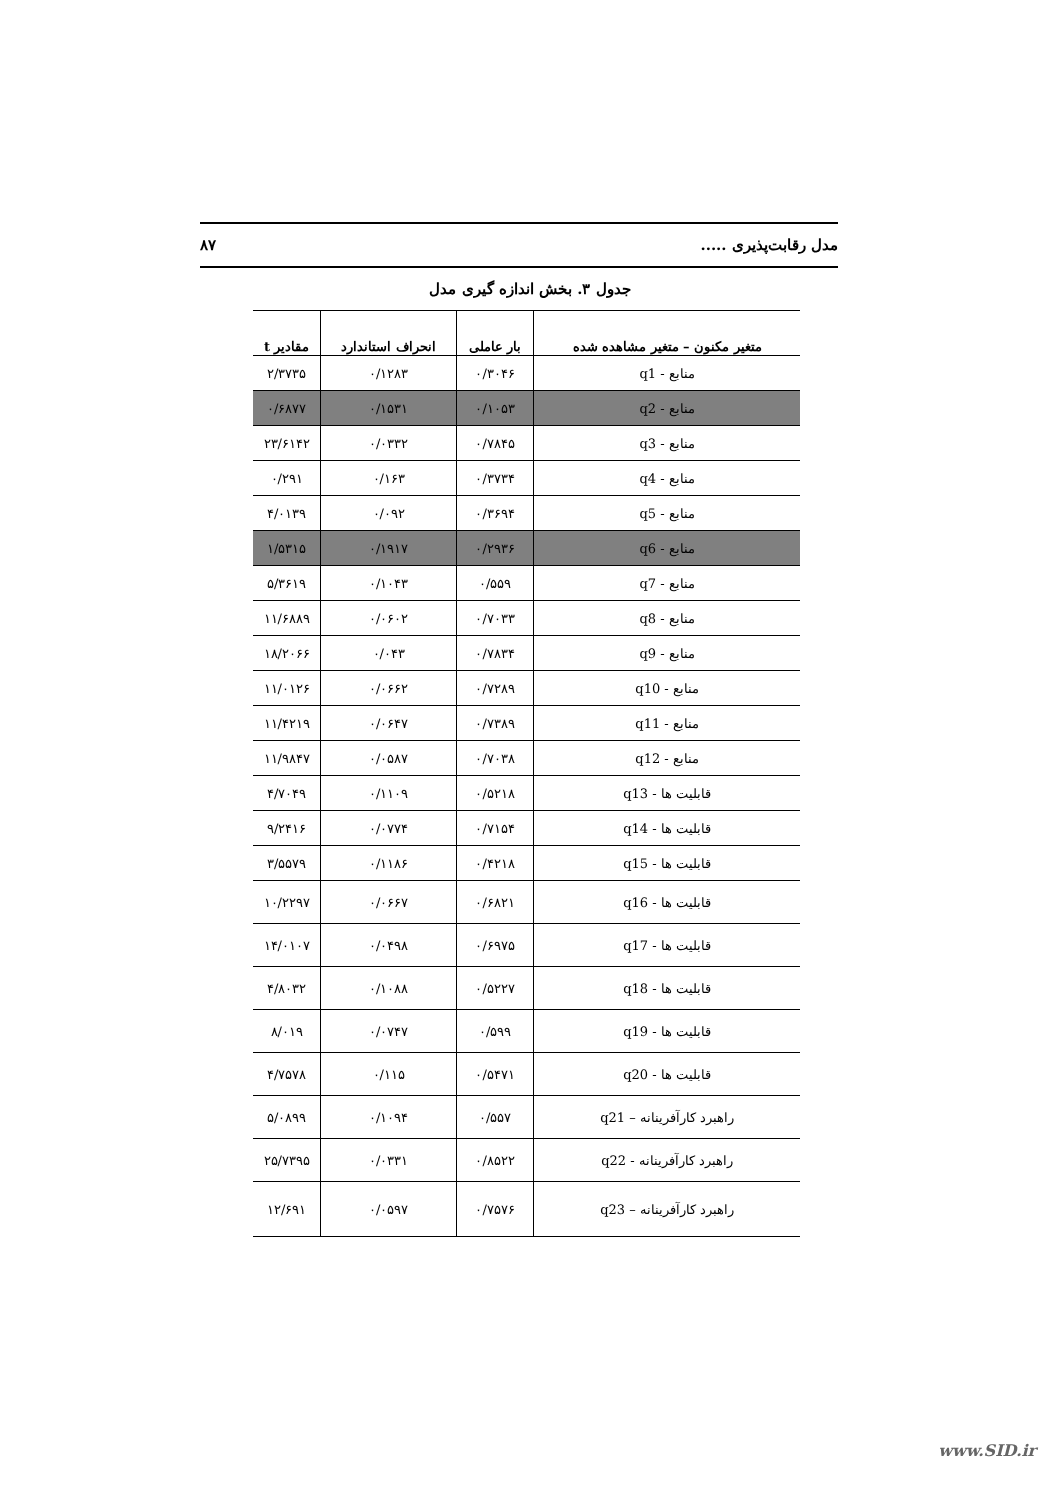مدل رقابت‌پذیری ..... ۸۷
جدول ۳. بخش اندازه گیری مدل
| متغیر مکنون – متغیر مشاهده شده | بار عاملی | انحراف استاندارد | مقادیر t |
| --- | --- | --- | --- |
| منابع - q1 | ۰/۳۰۴۶ | ۰/۱۲۸۳ | ۲/۳۷۳۵ |
| منابع - q2 | ۰/۱۰۵۳ | ۰/۱۵۳۱ | ۰/۶۸۷۷ |
| منابع - q3 | ۰/۷۸۴۵ | ۰/۰۳۳۲ | ۲۳/۶۱۴۲ |
| منابع - q4 | ۰/۳۷۳۴ | ۰/۱۶۳ | ۰/۲۹۱ |
| منابع - q5 | ۰/۳۶۹۴ | ۰/۰۹۲ | ۴/۰۱۳۹ |
| منابع - q6 | ۰/۲۹۳۶ | ۰/۱۹۱۷ | ۱/۵۳۱۵ |
| منابع - q7 | ۰/۵۵۹ | ۰/۱۰۴۳ | ۵/۳۶۱۹ |
| منابع - q8 | ۰/۷۰۳۳ | ۰/۰۶۰۲ | ۱۱/۶۸۸۹ |
| منابع - q9 | ۰/۷۸۳۴ | ۰/۰۴۳ | ۱۸/۲۰۶۶ |
| منابع - q10 | ۰/۷۲۸۹ | ۰/۰۶۶۲ | ۱۱/۰۱۲۶ |
| منابع - q11 | ۰/۷۳۸۹ | ۰/۰۶۴۷ | ۱۱/۴۲۱۹ |
| منابع - q12 | ۰/۷۰۳۸ | ۰/۰۵۸۷ | ۱۱/۹۸۴۷ |
| قابلیت ها - q13 | ۰/۵۲۱۸ | ۰/۱۱۰۹ | ۴/۷۰۴۹ |
| قابلیت ها - q14 | ۰/۷۱۵۴ | ۰/۰۷۷۴ | ۹/۲۴۱۶ |
| قابلیت ها - q15 | ۰/۴۲۱۸ | ۰/۱۱۸۶ | ۳/۵۵۷۹ |
| قابلیت ها - q16 | ۰/۶۸۲۱ | ۰/۰۶۶۷ | ۱۰/۲۲۹۷ |
| قابلیت ها - q17 | ۰/۶۹۷۵ | ۰/۰۴۹۸ | ۱۴/۰۱۰۷ |
| قابلیت ها - q18 | ۰/۵۲۲۷ | ۰/۱۰۸۸ | ۴/۸۰۳۲ |
| قابلیت ها - q19 | ۰/۵۹۹ | ۰/۰۷۴۷ | ۸/۰۱۹ |
| قابلیت ها - q20 | ۰/۵۴۷۱ | ۰/۱۱۵ | ۴/۷۵۷۸ |
| راهبرد کارآفرینانه – q21 | ۰/۵۵۷ | ۰/۱۰۹۴ | ۵/۰۸۹۹ |
| راهبرد کارآفرینانه - q22 | ۰/۸۵۲۲ | ۰/۰۳۳۱ | ۲۵/۷۳۹۵ |
| راهبرد کارآفرینانه – q23 | ۰/۷۵۷۶ | ۰/۰۵۹۷ | ۱۲/۶۹۱ |
www.SID.ir